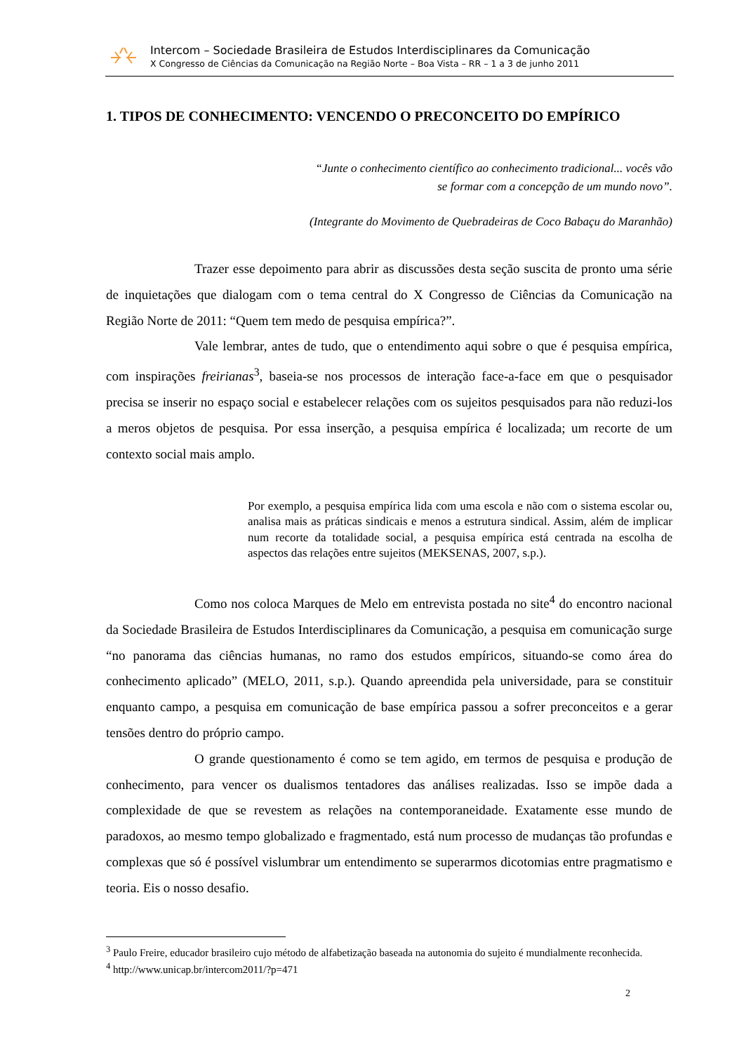Intercom – Sociedade Brasileira de Estudos Interdisciplinares da Comunicação
X Congresso de Ciências da Comunicação na Região Norte – Boa Vista – RR – 1 a 3 de junho 2011
1. TIPOS DE CONHECIMENTO: VENCENDO O PRECONCEITO DO EMPÍRICO
“Junte o conhecimento científico ao conhecimento tradicional... vocês vão
se formar com a concepção de um mundo novo”.
(Integrante do Movimento de Quebradeiras de Coco Babaçu do Maranhão)
Trazer esse depoimento para abrir as discussões desta seção suscita de pronto uma série de inquietações que dialogam com o tema central do X Congresso de Ciências da Comunicação na Região Norte de 2011: “Quem tem medo de pesquisa empírica?”.
Vale lembrar, antes de tudo, que o entendimento aqui sobre o que é pesquisa empírica, com inspirações freirianas<sup>3</sup>, baseia-se nos processos de interação face-a-face em que o pesquisador precisa se inserir no espaço social e estabelecer relações com os sujeitos pesquisados para não reduzi-los a meros objetos de pesquisa. Por essa inserção, a pesquisa empírica é localizada; um recorte de um contexto social mais amplo.
Por exemplo, a pesquisa empírica lida com uma escola e não com o sistema escolar ou, analisa mais as práticas sindicais e menos a estrutura sindical. Assim, além de implicar num recorte da totalidade social, a pesquisa empírica está centrada na escolha de aspectos das relações entre sujeitos (MEKSENAS, 2007, s.p.).
Como nos coloca Marques de Melo em entrevista postada no site<sup>4</sup> do encontro nacional da Sociedade Brasileira de Estudos Interdisciplinares da Comunicação, a pesquisa em comunicação surge “no panorama das ciências humanas, no ramo dos estudos empíricos, situando-se como área do conhecimento aplicado” (MELO, 2011, s.p.). Quando apreendida pela universidade, para se constituir enquanto campo, a pesquisa em comunicação de base empírica passou a sofrer preconceitos e a gerar tensões dentro do próprio campo.
O grande questionamento é como se tem agido, em termos de pesquisa e produção de conhecimento, para vencer os dualismos tentadores das análises realizadas. Isso se impõe dada a complexidade de que se revestem as relações na contemporaneidade. Exatamente esse mundo de paradoxos, ao mesmo tempo globalizado e fragmentado, está num processo de mudanças tão profundas e complexas que só é possível vislumbrar um entendimento se superarmos dicotomias entre pragmatismo e teoria. Eis o nosso desafio.
<sup>3</sup> Paulo Freire, educador brasileiro cujo método de alfabetização baseada na autonomia do sujeito é mundialmente reconhecida.
<sup>4</sup> http://www.unicap.br/intercom2011/?p=471
2